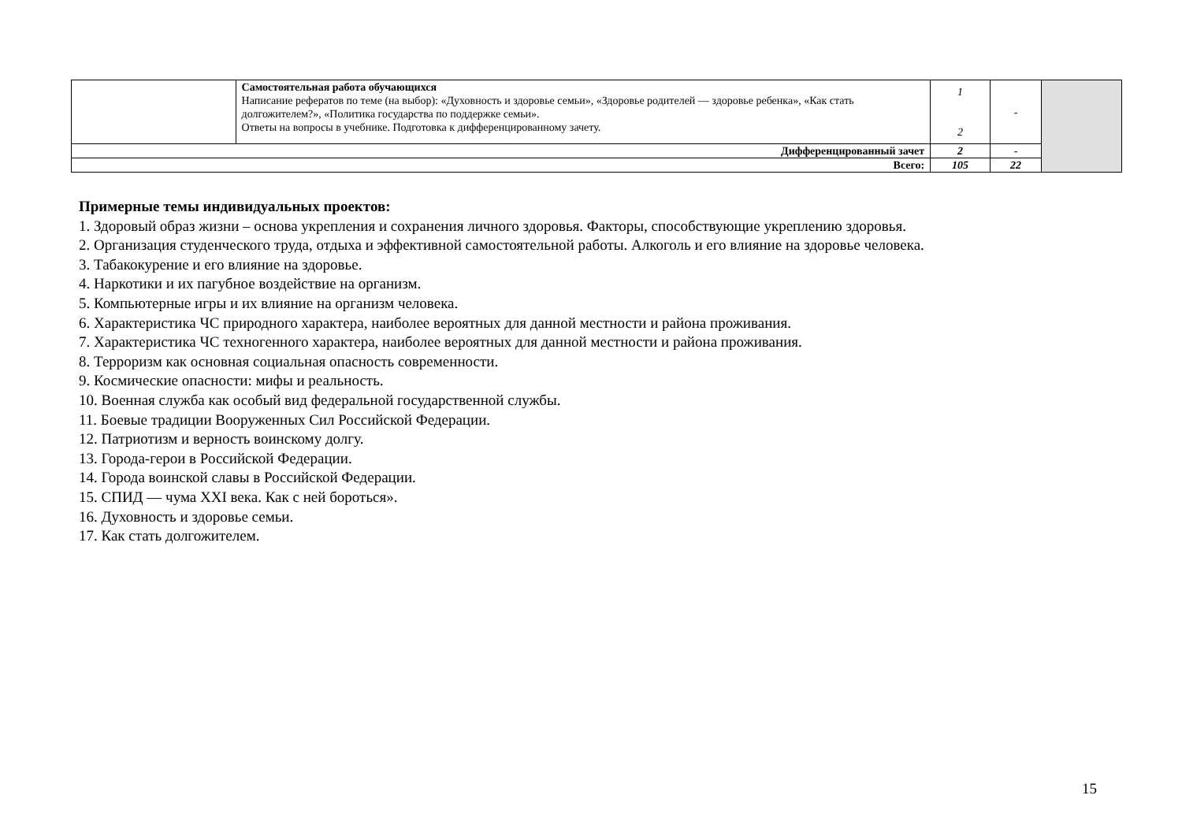| | Самостоятельная работа обучающихся Написание рефератов по теме (на выбор): «Духовность и здоровье семьи», «Здоровье родителей — здоровье ребенка», «Как стать долгожителем?», «Политика государства по поддержке семьи». Ответы на вопросы в учебнике. Подготовка к дифференцированному зачету. | 1 2 | - | |
| Дифференцированный зачет | | 2 | - | |
| Всего: | | 105 | 22 | |
Примерные темы индивидуальных проектов:
1. Здоровый образ жизни – основа укрепления и сохранения личного здоровья. Факторы, способствующие укреплению здоровья.
2. Организация студенческого труда, отдыха и эффективной самостоятельной работы. Алкоголь и его влияние на здоровье человека.
3. Табакокурение и его влияние на здоровье.
4. Наркотики и их пагубное воздействие на организм.
5. Компьютерные игры и их влияние на организм человека.
6. Характеристика ЧС природного характера, наиболее вероятных для данной местности и района проживания.
7. Характеристика ЧС техногенного характера, наиболее вероятных для данной местности и района проживания.
8. Терроризм как основная социальная опасность современности.
9. Космические опасности: мифы и реальность.
10. Военная служба как особый вид федеральной государственной службы.
11. Боевые традиции Вооруженных Сил Российской Федерации.
12. Патриотизм и верность воинскому долгу.
13. Города-герои в Российской Федерации.
14. Города воинской славы в Российской Федерации.
15. СПИД — чума XXI века. Как с ней бороться».
16. Духовность и здоровье семьи.
17. Как стать долгожителем.
15